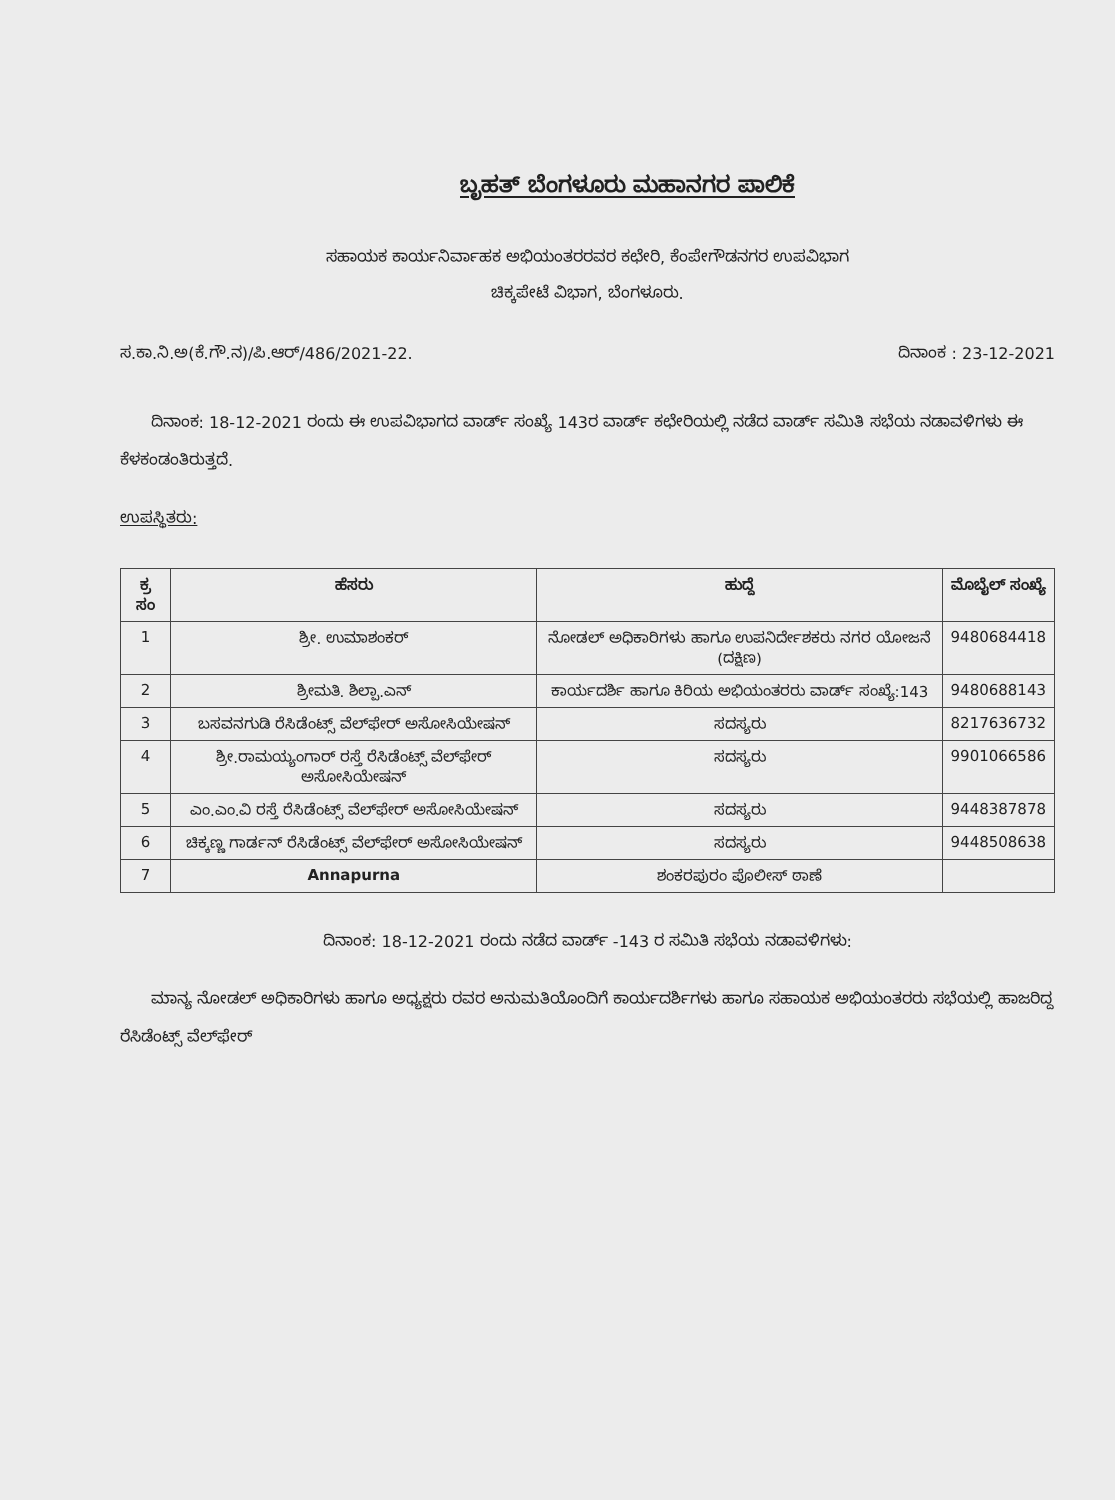ಬೃಹತ್ ಬೆಂಗಳೂರು ಮಹಾನಗರ ಪಾಲಿಕೆ
ಸಹಾಯಕ ಕಾರ್ಯನಿರ್ವಾಹಕ ಅಭಿಯಂತರರವರ ಕಛೇರಿ, ಕೆಂಪೇಗೌಡನಗರ ಉಪವಿಭಾಗ
ಚಿಕ್ಕಪೇಟೆ ವಿಭಾಗ, ಬೆಂಗಳೂರು.
ಸ.ಕಾ.ನಿ.ಅ(ಕೆ.ಗೌ.ನ)/ಪಿ.ಆರ್/486/2021-22. ದಿನಾಂಕ : 23-12-2021
ದಿನಾಂಕ: 18-12-2021 ರಂದು ಈ ಉಪವಿಭಾಗದ ವಾರ್ಡ್ ಸಂಖ್ಯೆ 143ರ ವಾರ್ಡ್ ಕಛೇರಿಯಲ್ಲಿ ನಡೆದ ವಾರ್ಡ್ ಸಮಿತಿ ಸಭೆಯ ನಡಾವಳಿಗಳು ಈ ಕೆಳಕಂಡಂತಿರುತ್ತದೆ.
ಉಪಸ್ಥಿತರು:
| ಕ್ರ ಸಂ | ಹೆಸರು | ಹುದ್ದೆ | ಮೊಬೈಲ್ ಸಂಖ್ಯೆ |
| --- | --- | --- | --- |
| 1 | ಶ್ರೀ. ಉಮಾಶಂಕರ್ | ನೋಡಲ್ ಅಧಿಕಾರಿಗಳು ಹಾಗೂ ಉಪನಿರ್ದೇಶಕರು ನಗರ ಯೋಜನೆ (ದಕ್ಷಿಣ) | 9480684418 |
| 2 | ಶ್ರೀಮತಿ. ಶಿಲ್ಪಾ.ಎನ್ | ಕಾರ್ಯದರ್ಶಿ ಹಾಗೂ ಕಿರಿಯ ಅಭಿಯಂತರರು ವಾರ್ಡ್ ಸಂಖ್ಯೆ:143 | 9480688143 |
| 3 | ಬಸವನಗುಡಿ ರೆಸಿಡೆಂಟ್ಸ್ ವೆಲ್‌ಫೇರ್ ಅಸೋಸಿಯೇಷನ್ | ಸದಸ್ಯರು | 8217636732 |
| 4 | ಶ್ರೀ.ರಾಮಯ್ಯಂಗಾರ್ ರಸ್ತೆ ರೆಸಿಡೆಂಟ್ಸ್ ವೆಲ್‌ಫೇರ್ ಅಸೋಸಿಯೇಷನ್ | ಸದಸ್ಯರು | 9901066586 |
| 5 | ಎಂ.ಎಂ.ವಿ ರಸ್ತೆ ರೆಸಿಡೆಂಟ್ಸ್ ವೆಲ್‌ಫೇರ್ ಅಸೋಸಿಯೇಷನ್ | ಸದಸ್ಯರು | 9448387878 |
| 6 | ಚಿಕ್ಕಣ್ಣ ಗಾರ್ಡನ್ ರೆಸಿಡೆಂಟ್ಸ್ ವೆಲ್‌ಫೇರ್ ಅಸೋಸಿಯೇಷನ್ | ಸದಸ್ಯರು | 9448508638 |
| 7 | Annapurna | ಶಂಕರಪುರಂ ಪೊಲೀಸ್ ಠಾಣೆ | |
ದಿನಾಂಕ: 18-12-2021 ರಂದು ನಡೆದ ವಾರ್ಡ್ -143 ರ ಸಮಿತಿ ಸಭೆಯ ನಡಾವಳಿಗಳು:
ಮಾನ್ಯ ನೋಡಲ್ ಅಧಿಕಾರಿಗಳು ಹಾಗೂ ಅಧ್ಯಕ್ಷರು ರವರ ಅನುಮತಿಯೊಂದಿಗೆ ಕಾರ್ಯದರ್ಶಿಗಳು ಹಾಗೂ ಸಹಾಯಕ ಅಭಿಯಂತರರು ಸಭೆಯಲ್ಲಿ ಹಾಜರಿದ್ದ ರೆಸಿಡೆಂಟ್ಸ್ ವೆಲ್‌ಫೇರ್